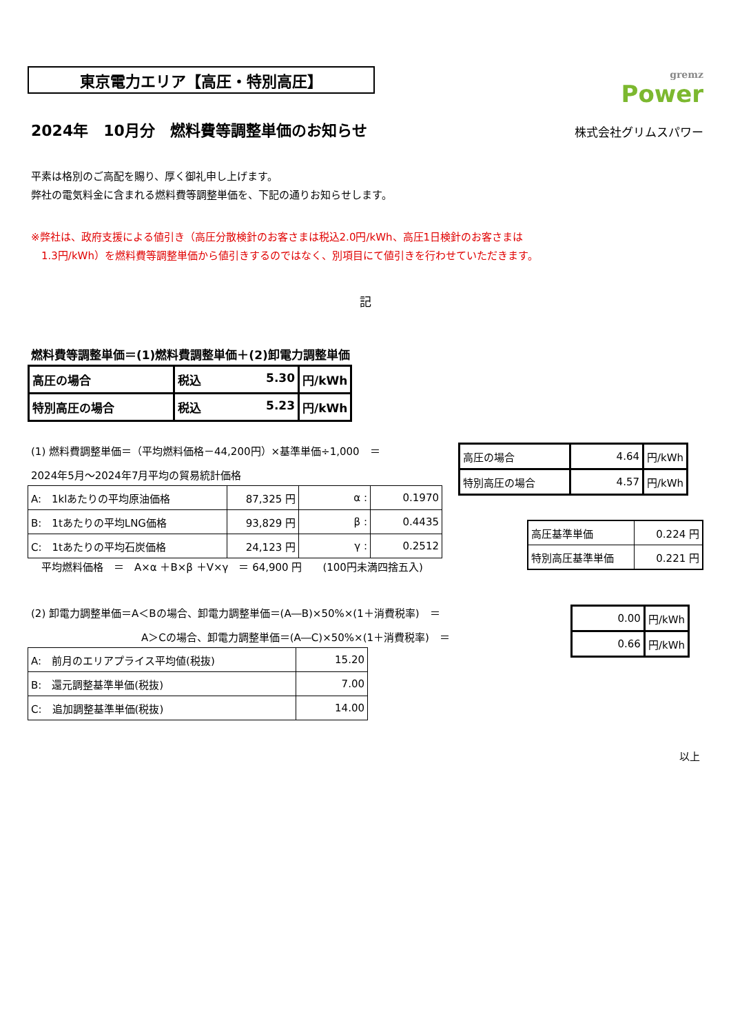東京電力エリア【高圧・特別高圧】
gremz
Power
2024年　10月分　燃料費等調整単価のお知らせ
株式会社グリムスパワー
平素は格別のご高配を賜り、厚く御礼申し上げます。
弊社の電気料金に含まれる燃料費等調整単価を、下記の通りお知らせします。
※弊社は、政府支援による値引き（高圧分散検針のお客さまは税込2.0円/kWh、高圧1日検針のお客さまは
　1.3円/kWh）を燃料費等調整単価から値引きするのではなく、別項目にて値引きを行わせていただきます。
記
燃料費等調整単価＝(1)燃料費調整単価＋(2)卸電力調整単価
| 高圧の場合 | 税込 5.30 | 円/kWh |
| 特別高圧の場合 | 税込 5.23 | 円/kWh |
(1) 燃料費調整単価＝（平均燃料価格－44,200円）×基準単価÷1,000　＝
2024年5月～2024年7月平均の貿易統計価格
| A: 1klあたりの平均原油価格 | 87,325 円 | α : | 0.1970 |
| B: 1tあたりの平均LNG価格 | 93,829 円 | β : | 0.4435 |
| C: 1tあたりの平均石炭価格 | 24,123 円 | γ : | 0.2512 |
平均燃料価格　＝　A×α ＋B×β ＋V×γ　＝ 64,900 円　　(100円未満四捨五入)
| 高圧の場合 | 4.64 | 円/kWh |
| 特別高圧の場合 | 4.57 | 円/kWh |
| 高圧基準単価 | 0.224 円 |
| 特別高圧基準単価 | 0.221 円 |
(2) 卸電力調整単価＝A＜Bの場合、卸電力調整単価＝(A―B)×50%×(1＋消費税率)　＝
A＞Cの場合、卸電力調整単価＝(A―C)×50%×(1＋消費税率)　＝
| A: 前月のエリアプライス平均値(税抜) | 15.20 |
| B: 還元調整基準単価(税抜) | 7.00 |
| C: 追加調整基準単価(税抜) | 14.00 |
| 0.00 | 円/kWh |
| 0.66 | 円/kWh |
以上